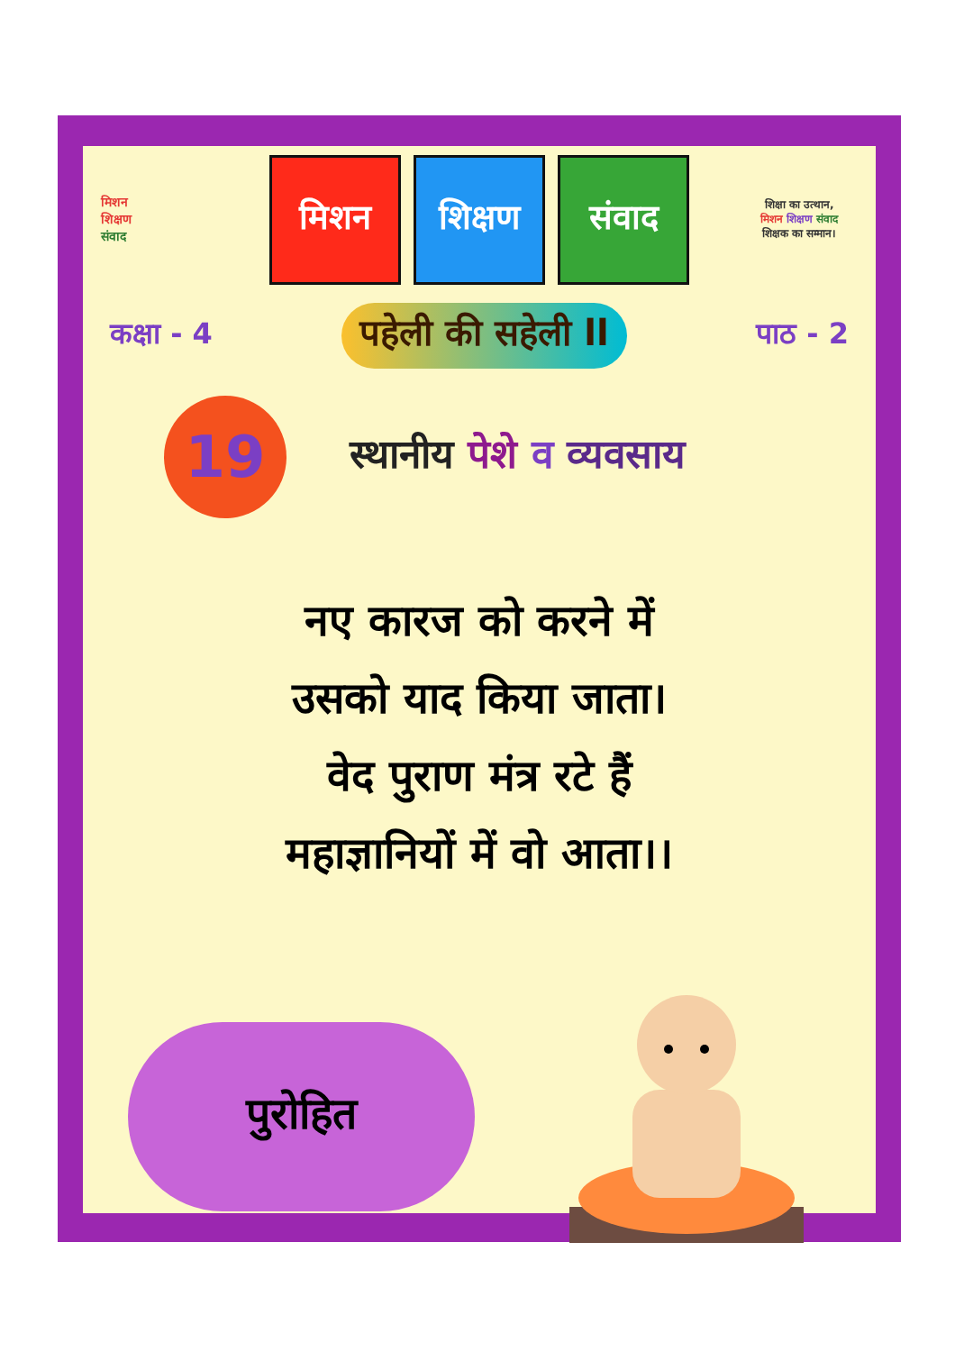मिशन
शिक्षण
संवाद
मिशन शिक्षण संवाद
शिक्षा का उत्थान,
मिशन शिक्षण संवाद
शिक्षक का सम्मान।
कक्षा - 4 पहेली की सहेली ll पाठ - 2
19
स्थानीय पेशे व व्यवसाय
नए कारज को करने में
उसको याद किया जाता।
वेद पुराण मंत्र रटे हैं
महाज्ञानियों में वो आता।।
पुरोहित